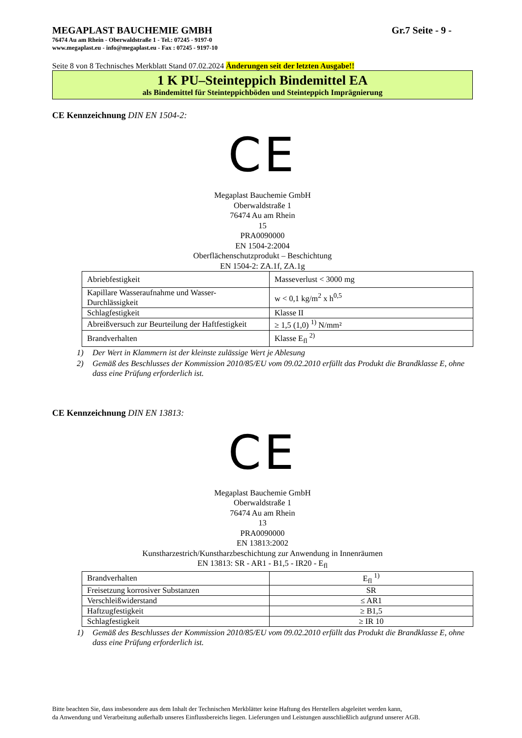MEGAPLAST BAUCHEMIE GMBH Gr.7 Seite - 9 -
76474 Au am Rhein - Oberwaldstraße 1 - Tel.: 07245 - 9197-0
www.megaplast.eu - info@megaplast.eu - Fax : 07245 - 9197-10
Seite 8 von 8 Technisches Merkblatt Stand 07.02.2024 Änderungen seit der letzten Ausgabe!!
1 K PU–Steinteppich Bindemittel EA
als Bindemittel für Steinteppichböden und Steinteppich Imprägnierung
CE Kennzeichnung DIN EN 1504-2:
CE
Megaplast Bauchemie GmbH
Oberwaldstraße 1
76474 Au am Rhein
15
PRA0090000
EN 1504-2:2004
Oberflächenschutzprodukt – Beschichtung
EN 1504-2: ZA.1f, ZA.1g
| Abriebfestigkeit | Masseverlust < 3000 mg |
| Kapillare Wasseraufnahme und Wasser-Durchlässigkeit | w < 0,1 kg/m<sup>2</sup> x h<sup>0,5</sup> |
| Schlagfestigkeit | Klasse II |
| Abreißversuch zur Beurteilung der Haftfestigkeit | ≥ 1,5 (1,0) <sup>1)</sup> N/mm² |
| Brandverhalten | Klasse E<sub>fl</sub> <sup>2)</sup> |
1) Der Wert in Klammern ist der kleinste zulässige Wert je Ablesung
2) Gemäß des Beschlusses der Kommission 2010/85/EU vom 09.02.2010 erfüllt das Produkt die Brandklasse E, ohne dass eine Prüfung erforderlich ist.
CE Kennzeichnung DIN EN 13813:
CE
Megaplast Bauchemie GmbH
Oberwaldstraße 1
76474 Au am Rhein
13
PRA0090000
EN 13813:2002
Kunstharzestrich/Kunstharzbeschichtung zur Anwendung in Innenräumen
EN 13813: SR - AR1 - B1,5 - IR20 - E<sub>fl</sub>
| Brandverhalten | E<sub>fl</sub> <sup>1)</sup> |
| Freisetzung korrosiver Substanzen | SR |
| Verschleißwiderstand | ≤ AR1 |
| Haftzugfestigkeit | ≥ B1,5 |
| Schlagfestigkeit | ≥ IR 10 |
1) Gemäß des Beschlusses der Kommission 2010/85/EU vom 09.02.2010 erfüllt das Produkt die Brandklasse E, ohne dass eine Prüfung erforderlich ist.
Bitte beachten Sie, dass insbesondere aus dem Inhalt der Technischen Merkblätter keine Haftung des Herstellers abgeleitet werden kann,
da Anwendung und Verarbeitung außerhalb unseres Einflussbereichs liegen. Lieferungen und Leistungen ausschließlich aufgrund unserer AGB.